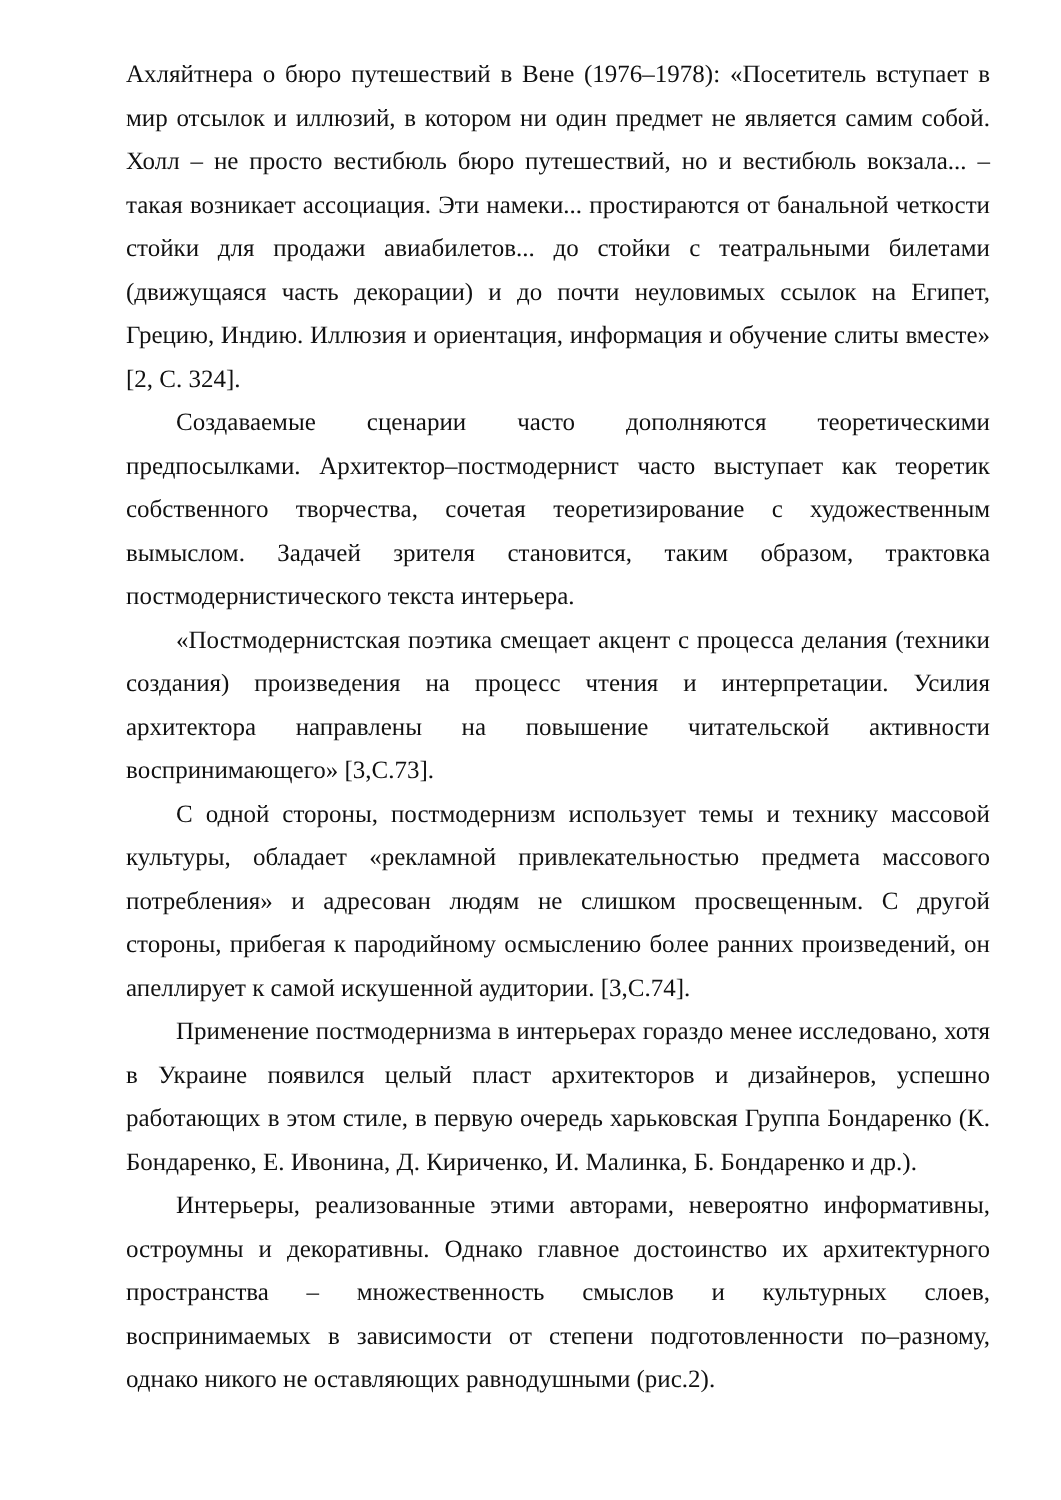Ахляйтнера о бюро путешествий в Вене (1976–1978): «Посетитель вступает в мир отсылок и иллюзий, в котором ни один предмет не является самим собой. Холл – не просто вестибюль бюро путешествий, но и вестибюль вокзала... – такая возникает ассоциация. Эти намеки... простираются от банальной четкости стойки для продажи авиабилетов... до стойки с театральными билетами (движущаяся часть декорации) и до почти неуловимых ссылок на Египет, Грецию, Индию. Иллюзия и ориентация, информация и обучение слиты вместе» [2, С. 324].
Создаваемые сценарии часто дополняются теоретическими предпосылками. Архитектор–постмодернист часто выступает как теоретик собственного творчества, сочетая теоретизирование с художественным вымыслом. Задачей зрителя становится, таким образом, трактовка постмодернистического текста интерьера.
«Постмодернистская поэтика смещает акцент с процесса делания (техники создания) произведения на процесс чтения и интерпретации. Усилия архитектора направлены на повышение читательской активности воспринимающего» [3,С.73].
С одной стороны, постмодернизм использует темы и технику массовой культуры, обладает «рекламной привлекательностью предмета массового потребления» и адресован людям не слишком просвещенным. С другой стороны, прибегая к пародийному осмыслению более ранних произведений, он апеллирует к самой искушенной аудитории. [3,С.74].
Применение постмодернизма в интерьерах гораздо менее исследовано, хотя в Украине появился целый пласт архитекторов и дизайнеров, успешно работающих в этом стиле, в первую очередь харьковская Группа Бондаренко (К. Бондаренко, Е. Ивонина, Д. Кириченко, И. Малинка, Б. Бондаренко и др.).
Интерьеры, реализованные этими авторами, невероятно информативны, остроумны и декоративны. Однако главное достоинство их архитектурного пространства – множественность смыслов и культурных слоев, воспринимаемых в зависимости от степени подготовленности по–разному, однако никого не оставляющих равнодушными (рис.2).